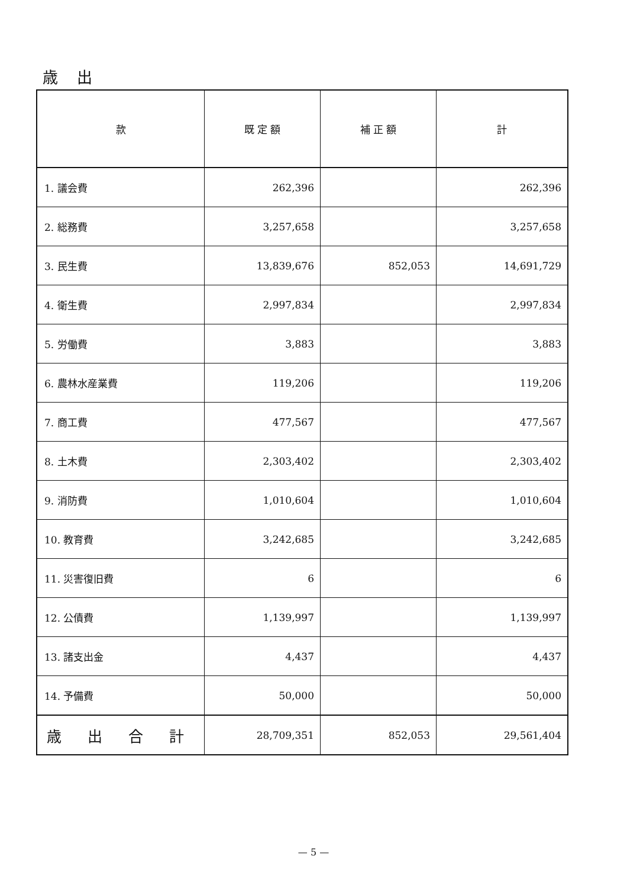歳 出
| 款 | 既 定 額 | 補 正 額 | 計 |
| --- | --- | --- | --- |
| 1. 議会費 | 262,396 | | 262,396 |
| 2. 総務費 | 3,257,658 | | 3,257,658 |
| 3. 民生費 | 13,839,676 | 852,053 | 14,691,729 |
| 4. 衛生費 | 2,997,834 | | 2,997,834 |
| 5. 労働費 | 3,883 | | 3,883 |
| 6. 農林水産業費 | 119,206 | | 119,206 |
| 7. 商工費 | 477,567 | | 477,567 |
| 8. 土木費 | 2,303,402 | | 2,303,402 |
| 9. 消防費 | 1,010,604 | | 1,010,604 |
| 10. 教育費 | 3,242,685 | | 3,242,685 |
| 11. 災害復旧費 | 6 | | 6 |
| 12. 公債費 | 1,139,997 | | 1,139,997 |
| 13. 諸支出金 | 4,437 | | 4,437 |
| 14. 予備費 | 50,000 | | 50,000 |
| 歳 出 合 計 | 28,709,351 | 852,053 | 29,561,404 |
— 5 —